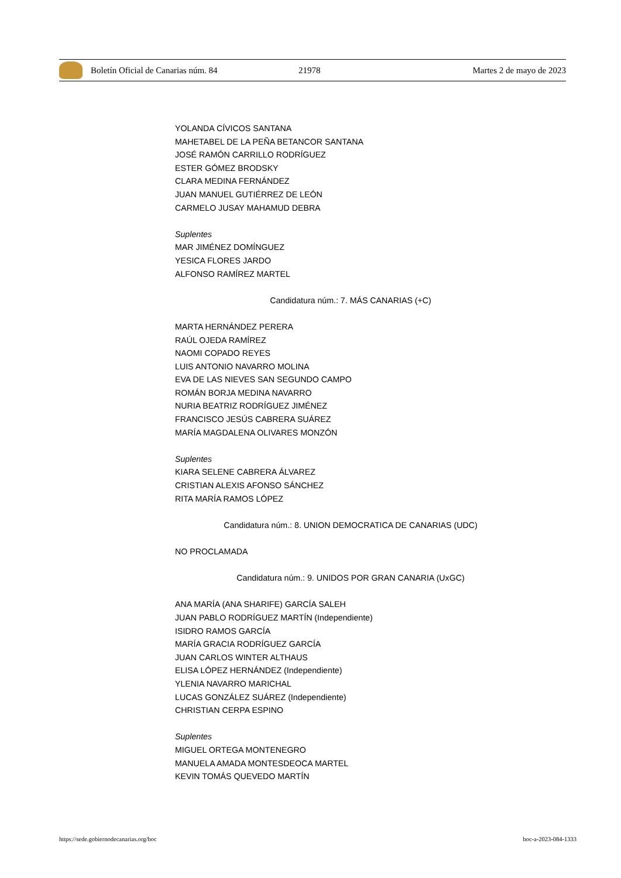Boletín Oficial de Canarias núm. 84 21978 Martes 2 de mayo de 2023
YOLANDA CÍVICOS SANTANA
MAHETABEL DE LA PEÑA BETANCOR SANTANA
JOSÉ RAMÓN CARRILLO RODRÍGUEZ
ESTER GÓMEZ BRODSKY
CLARA MEDINA FERNÁNDEZ
JUAN MANUEL GUTIÉRREZ DE LEÓN
CARMELO JUSAY MAHAMUD DEBRA
Suplentes
MAR JIMÉNEZ DOMÍNGUEZ
YESICA FLORES JARDO
ALFONSO RAMÍREZ MARTEL
Candidatura núm.: 7. MÁS CANARIAS (+C)
MARTA HERNÁNDEZ PERERA
RAÚL OJEDA RAMÍREZ
NAOMI COPADO REYES
LUIS ANTONIO NAVARRO MOLINA
EVA DE LAS NIEVES SAN SEGUNDO CAMPO
ROMÁN BORJA MEDINA NAVARRO
NURIA BEATRIZ RODRÍGUEZ JIMÉNEZ
FRANCISCO JESÚS CABRERA SUÁREZ
MARÍA MAGDALENA OLIVARES MONZÓN
Suplentes
KIARA SELENE CABRERA ÁLVAREZ
CRISTIAN ALEXIS AFONSO SÁNCHEZ
RITA MARÍA RAMOS LÓPEZ
Candidatura núm.: 8. UNION DEMOCRATICA DE CANARIAS (UDC)
NO PROCLAMADA
Candidatura núm.: 9. UNIDOS POR GRAN CANARIA (UxGC)
ANA MARÍA (ANA SHARIFE) GARCÍA SALEH
JUAN PABLO RODRÍGUEZ MARTÍN (Independiente)
ISIDRO RAMOS GARCÍA
MARÍA GRACIA RODRÍGUEZ GARCÍA
JUAN CARLOS WINTER ALTHAUS
ELISA LÓPEZ HERNÁNDEZ (Independiente)
YLENIA NAVARRO MARICHAL
LUCAS GONZÁLEZ SUÁREZ (Independiente)
CHRISTIAN CERPA ESPINO
Suplentes
MIGUEL ORTEGA MONTENEGRO
MANUELA AMADA MONTESDEOCA MARTEL
KEVIN TOMÁS QUEVEDO MARTÍN
https://sede.gobiernodecanarias.org/boc boc-a-2023-084-1333